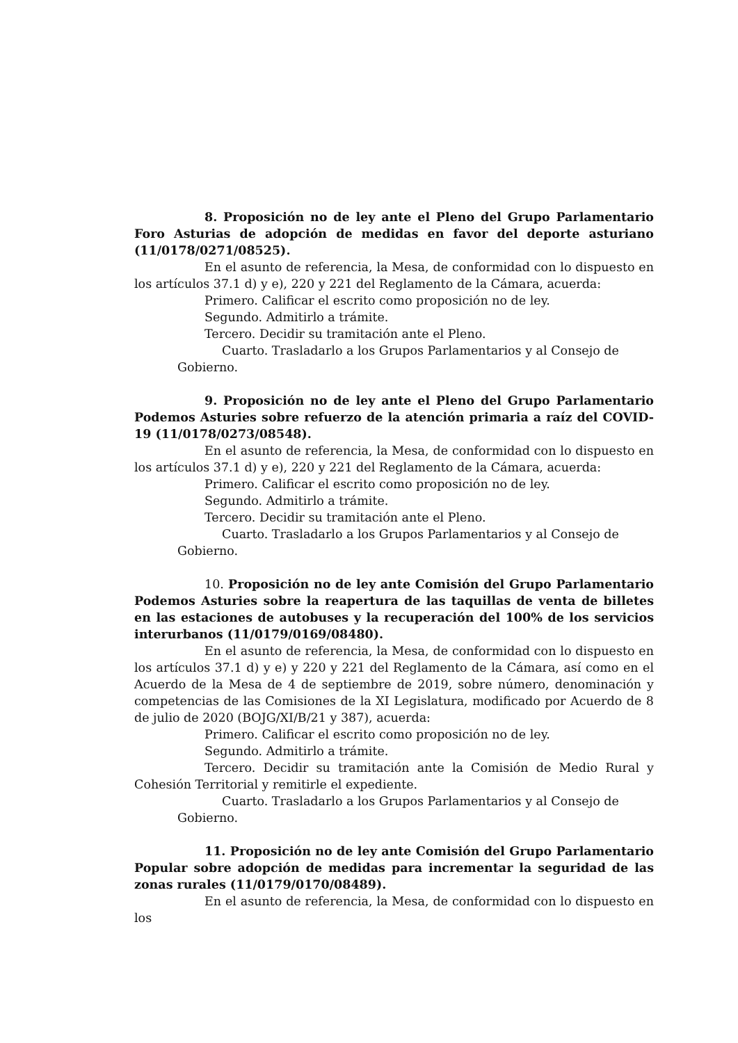8. Proposición no de ley ante el Pleno del Grupo Parlamentario Foro Asturias de adopción de medidas en favor del deporte asturiano (11/0178/0271/08525).
En el asunto de referencia, la Mesa, de conformidad con lo dispuesto en los artículos 37.1 d) y e), 220 y 221 del Reglamento de la Cámara, acuerda:
Primero. Calificar el escrito como proposición no de ley.
Segundo. Admitirlo a trámite.
Tercero. Decidir su tramitación ante el Pleno.
Cuarto. Trasladarlo a los Grupos Parlamentarios y al Consejo de
Gobierno.
9. Proposición no de ley ante el Pleno del Grupo Parlamentario Podemos Asturies sobre refuerzo de la atención primaria a raíz del COVID-19 (11/0178/0273/08548).
En el asunto de referencia, la Mesa, de conformidad con lo dispuesto en los artículos 37.1 d) y e), 220 y 221 del Reglamento de la Cámara, acuerda:
Primero. Calificar el escrito como proposición no de ley.
Segundo. Admitirlo a trámite.
Tercero. Decidir su tramitación ante el Pleno.
Cuarto. Trasladarlo a los Grupos Parlamentarios y al Consejo de
Gobierno.
10. Proposición no de ley ante Comisión del Grupo Parlamentario Podemos Asturies sobre la reapertura de las taquillas de venta de billetes en las estaciones de autobuses y la recuperación del 100% de los servicios interurbanos (11/0179/0169/08480).
En el asunto de referencia, la Mesa, de conformidad con lo dispuesto en los artículos 37.1 d) y e) y 220 y 221 del Reglamento de la Cámara, así como en el Acuerdo de la Mesa de 4 de septiembre de 2019, sobre número, denominación y competencias de las Comisiones de la XI Legislatura, modificado por Acuerdo de 8 de julio de 2020 (BOJG/XI/B/21 y 387), acuerda:
Primero. Calificar el escrito como proposición no de ley.
Segundo. Admitirlo a trámite.
Tercero. Decidir su tramitación ante la Comisión de Medio Rural y Cohesión Territorial y remitirle el expediente.
Cuarto. Trasladarlo a los Grupos Parlamentarios y al Consejo de
Gobierno.
11. Proposición no de ley ante Comisión del Grupo Parlamentario Popular sobre adopción de medidas para incrementar la seguridad de las zonas rurales (11/0179/0170/08489).
En el asunto de referencia, la Mesa, de conformidad con lo dispuesto en los